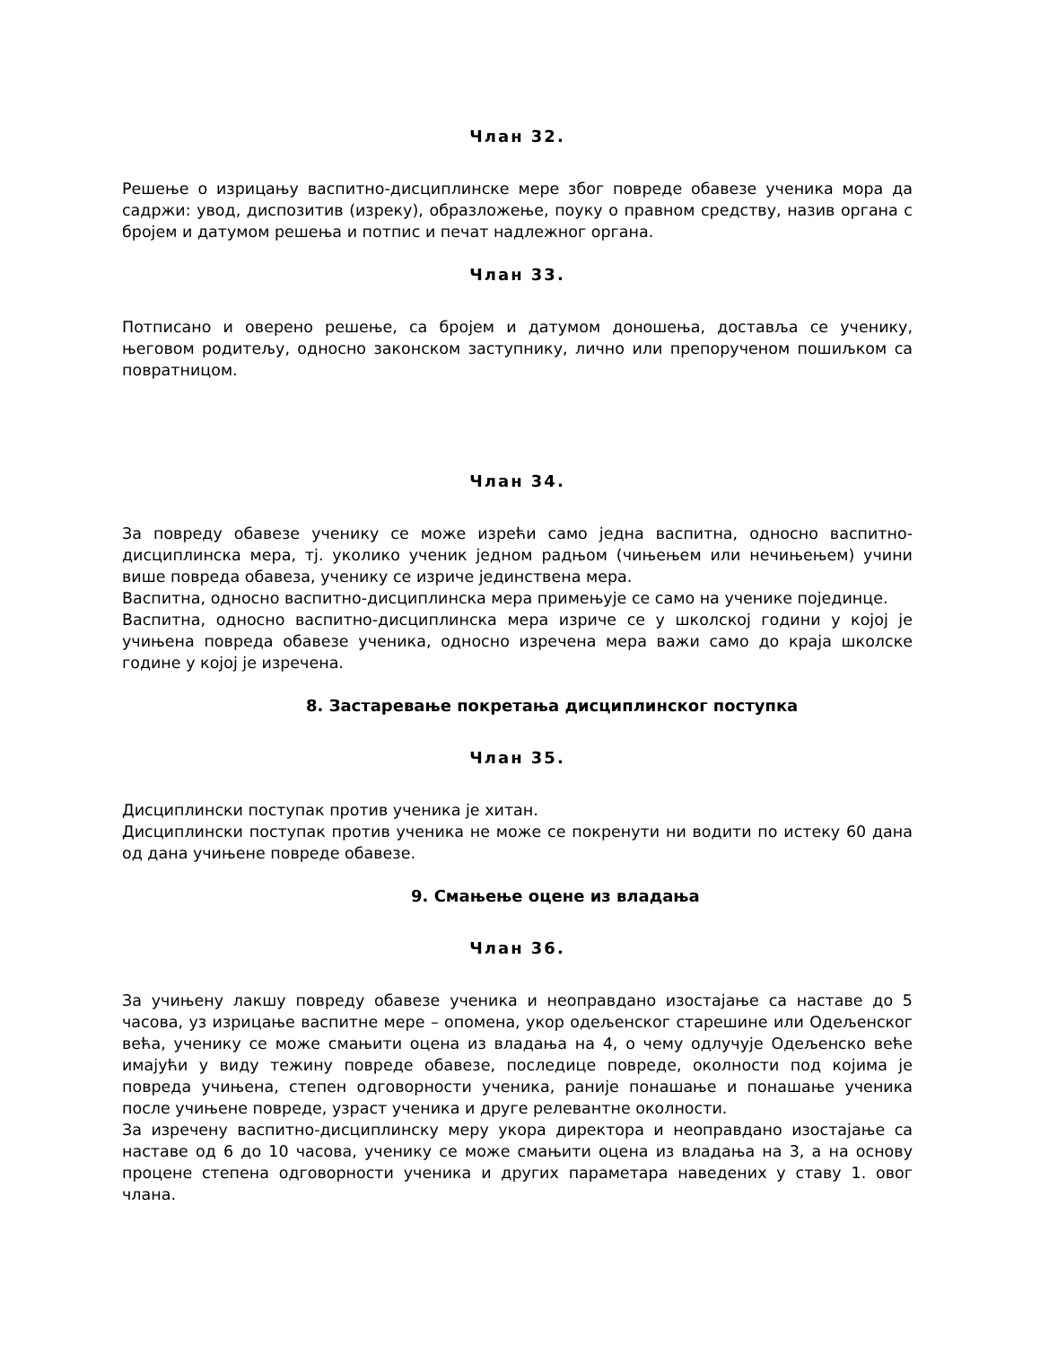Члан 32.
Решење о изрицању васпитно-дисциплинске мере због повреде обавезе ученика мора да садржи: увод, диспозитив (изреку), образложење, поуку о правном средству, назив органа с бројем и датумом решења и потпис и печат надлежног органа.
Члан 33.
Потписано и оверено решење, са бројем и датумом доношења, доставља се ученику, његовом родитељу, односно законском заступнику, лично или препорученом пошиљком са повратницом.
Члан 34.
За повреду обавезе ученику се може изрећи само једна васпитна, односно васпитно-дисциплинска мера, тј. уколико ученик једном радњом (чињењем или нечињењем) учини више повреда обавеза, ученику се изриче јединствена мера.
Васпитна, односно васпитно-дисциплинска мера примењује се само на ученике појединце.
Васпитна, односно васпитно-дисциплинска мера изриче се у школској години у којој је учињена повреда обавезе ученика, односно изречена мера важи само до краја школске године у којој је изречена.
8. Застаревање покретања дисциплинског поступка
Члан 35.
Дисциплински поступак против ученика је хитан.
Дисциплински поступак против ученика не може се покренути ни водити по истеку 60 дана од дана учињене повреде обавезе.
9. Смањење оцене из владања
Члан 36.
За учињену лакшу повреду обавезе ученика и неоправдано изостајање са наставе до 5 часова, уз изрицање васпитне мере – опомена, укор одељенског старешине или Одељенског већа, ученику се може смањити оцена из владања на 4, о чему одлучује Одељенско веће имајући у виду тежину повреде обавезе, последице повреде, околности под којима је повреда учињена, степен одговорности ученика, раније понашање и понашање ученика после учињене повреде, узраст ученика и друге релевантне околности.
За изречену васпитно-дисциплинску меру укора директора и неоправдано изостајање са наставе од 6 до 10 часова, ученику се може смањити оцена из владања на 3, а на основу процене степена одговорности ученика и других параметара наведених у ставу 1. овог члана.